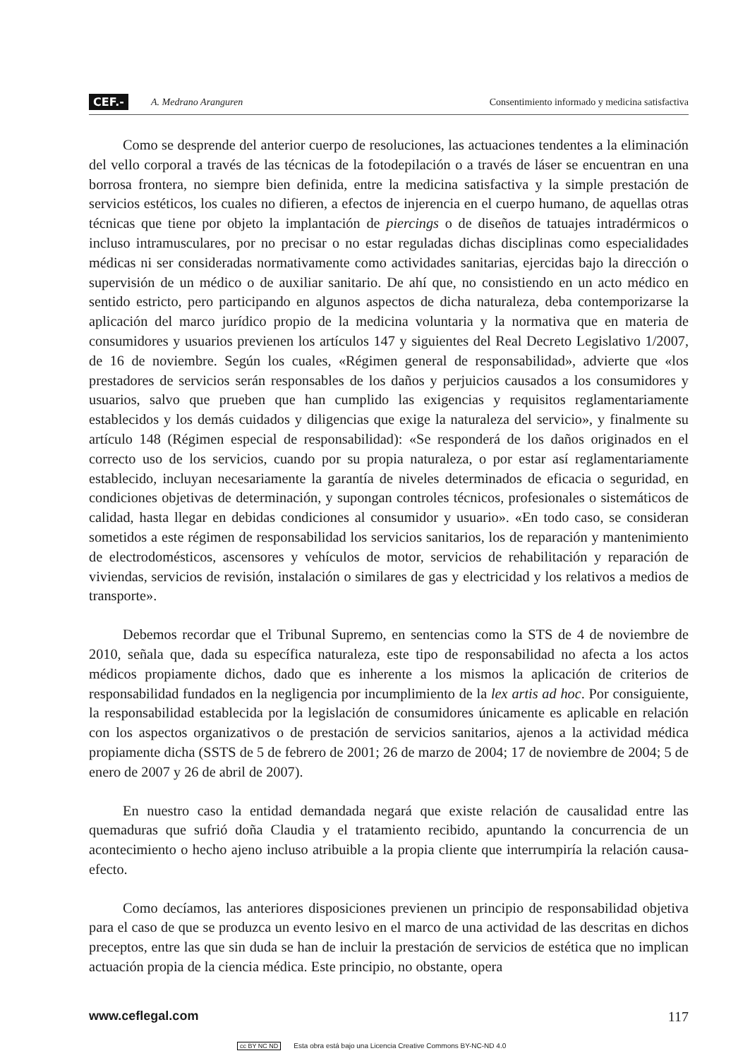CEF.- A. Medrano Aranguren Consentimiento informado y medicina satisfactiva
Como se desprende del anterior cuerpo de resoluciones, las actuaciones tendentes a la eliminación del vello corporal a través de las técnicas de la fotodepilación o a través de láser se encuentran en una borrosa frontera, no siempre bien definida, entre la medicina satisfactiva y la simple prestación de servicios estéticos, los cuales no difieren, a efectos de injerencia en el cuerpo humano, de aquellas otras técnicas que tiene por objeto la implantación de piercings o de diseños de tatuajes intradérmicos o incluso intramusculares, por no precisar o no estar reguladas dichas disciplinas como especialidades médicas ni ser consideradas normativamente como actividades sanitarias, ejercidas bajo la dirección o supervisión de un médico o de auxiliar sanitario. De ahí que, no consistiendo en un acto médico en sentido estricto, pero participando en algunos aspectos de dicha naturaleza, deba contemporizarse la aplicación del marco jurídico propio de la medicina voluntaria y la normativa que en materia de consumidores y usuarios previenen los artículos 147 y siguientes del Real Decreto Legislativo 1/2007, de 16 de noviembre. Según los cuales, «Régimen general de responsabilidad», advierte que «los prestadores de servicios serán responsables de los daños y perjuicios causados a los consumidores y usuarios, salvo que prueben que han cumplido las exigencias y requisitos reglamentariamente establecidos y los demás cuidados y diligencias que exige la naturaleza del servicio», y finalmente su artículo 148 (Régimen especial de responsabilidad): «Se responderá de los daños originados en el correcto uso de los servicios, cuando por su propia naturaleza, o por estar así reglamentariamente establecido, incluyan necesariamente la garantía de niveles determinados de eficacia o seguridad, en condiciones objetivas de determinación, y supongan controles técnicos, profesionales o sistemáticos de calidad, hasta llegar en debidas condiciones al consumidor y usuario». «En todo caso, se consideran sometidos a este régimen de responsabilidad los servicios sanitarios, los de reparación y mantenimiento de electrodomésticos, ascensores y vehículos de motor, servicios de rehabilitación y reparación de viviendas, servicios de revisión, instalación o similares de gas y electricidad y los relativos a medios de transporte».
Debemos recordar que el Tribunal Supremo, en sentencias como la STS de 4 de noviembre de 2010, señala que, dada su específica naturaleza, este tipo de responsabilidad no afecta a los actos médicos propiamente dichos, dado que es inherente a los mismos la aplicación de criterios de responsabilidad fundados en la negligencia por incumplimiento de la lex artis ad hoc. Por consiguiente, la responsabilidad establecida por la legislación de consumidores únicamente es aplicable en relación con los aspectos organizativos o de prestación de servicios sanitarios, ajenos a la actividad médica propiamente dicha (SSTS de 5 de febrero de 2001; 26 de marzo de 2004; 17 de noviembre de 2004; 5 de enero de 2007 y 26 de abril de 2007).
En nuestro caso la entidad demandada negará que existe relación de causalidad entre las quemaduras que sufrió doña Claudia y el tratamiento recibido, apuntando la concurrencia de un acontecimiento o hecho ajeno incluso atribuible a la propia cliente que interrumpiría la relación causa-efecto.
Como decíamos, las anteriores disposiciones previenen un principio de responsabilidad objetiva para el caso de que se produzca un evento lesivo en el marco de una actividad de las descritas en dichos preceptos, entre las que sin duda se han de incluir la prestación de servicios de estética que no implican actuación propia de la ciencia médica. Este principio, no obstante, opera
www.ceflegal.com 117
cc BY NC ND Esta obra está bajo una Licencia Creative Commons BY-NC-ND 4.0